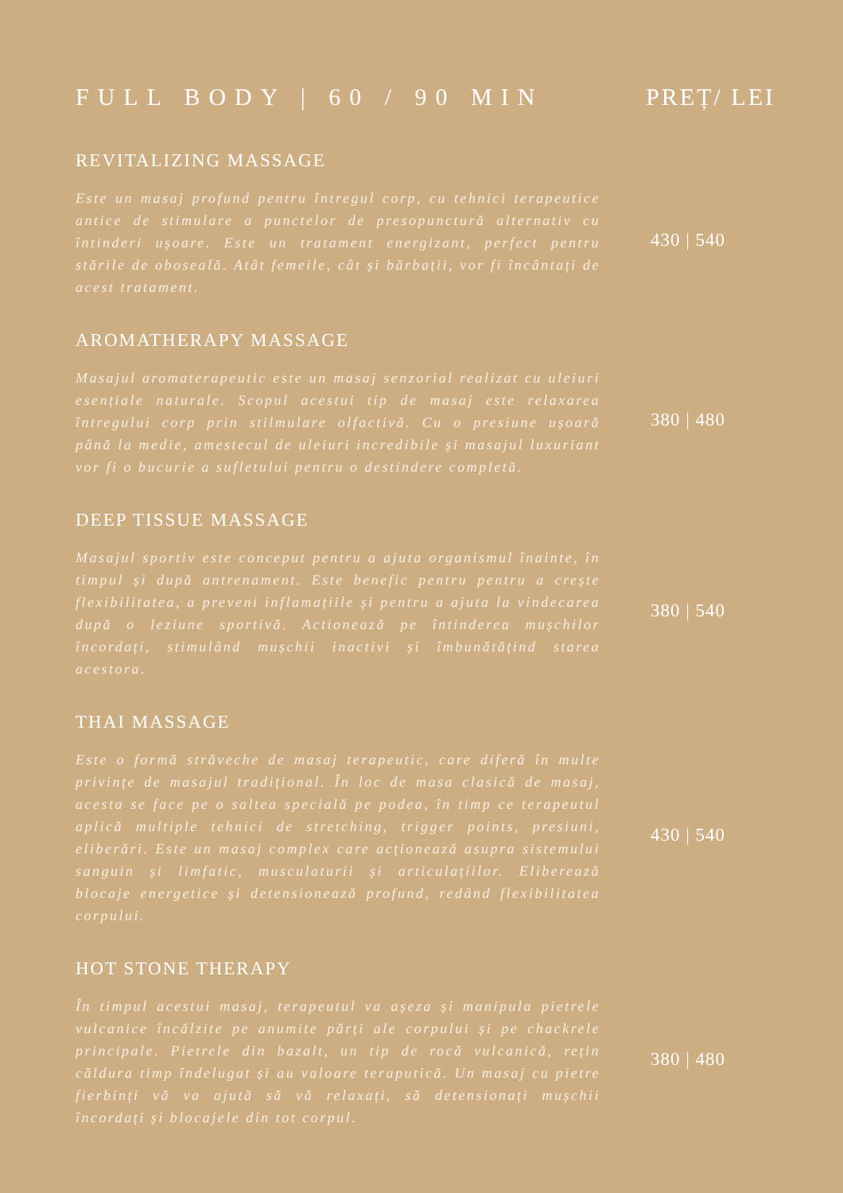FULL BODY | 60 / 90 MIN PREȚ/ LEI
REVITALIZING MASSAGE
Este un masaj profund pentru întregul corp, cu tehnici terapeutice antice de stimulare a punctelor de presopunctură alternativ cu întinderi ușoare. Este un tratament energizant, perfect pentru stările de oboseală. Atât femeile, cât și bărbații, vor fi încântați de acest tratament.
430 | 540
AROMATHERAPY MASSAGE
Masajul aromaterapeutic este un masaj senzorial realizat cu uleiuri esențiale naturale. Scopul acestui tip de masaj este relaxarea întregului corp prin stilmulare olfactivă. Cu o presiune ușoară până la medie, amestecul de uleiuri incredibile și masajul luxuriant vor fi o bucurie a sufletului pentru o destindere completă.
380 | 480
DEEP TISSUE MASSAGE
Masajul sportiv este conceput pentru a ajuta organismul înainte, în timpul și după antrenament. Este benefic pentru pentru a crește flexibilitatea, a preveni inflamațiile și pentru a ajuta la vindecarea după o leziune sportivă. Actionează pe întinderea mușchilor încordați, stimulând mușchii inactivi și îmbunătățind starea acestora.
380 | 540
THAI MASSAGE
Este o formă străveche de masaj terapeutic, care diferă în multe privințe de masajul tradițional. În loc de masa clasică de masaj, acesta se face pe o saltea specială pe podea, în timp ce terapeutul aplică multiple tehnici de stretching, trigger points, presiuni, eliberări. Este un masaj complex care acționează asupra sistemului sanguin și limfatic, musculaturii și articulațiilor. Eliberează blocaje energetice și detensionează profund, redând flexibilitatea corpului.
430 | 540
HOT STONE THERAPY
În timpul acestui masaj, terapeutul va așeza și manipula pietrele vulcanice încălzite pe anumite părți ale corpului și pe chackrele principale. Pietrele din bazalt, un tip de rocă vulcanică, rețin căldura timp îndelugat și au valoare teraputică. Un masaj cu pietre fierbinți vă va ajută să vă relaxați, să detensionați mușchii încordați și blocajele din tot corpul.
380 | 480